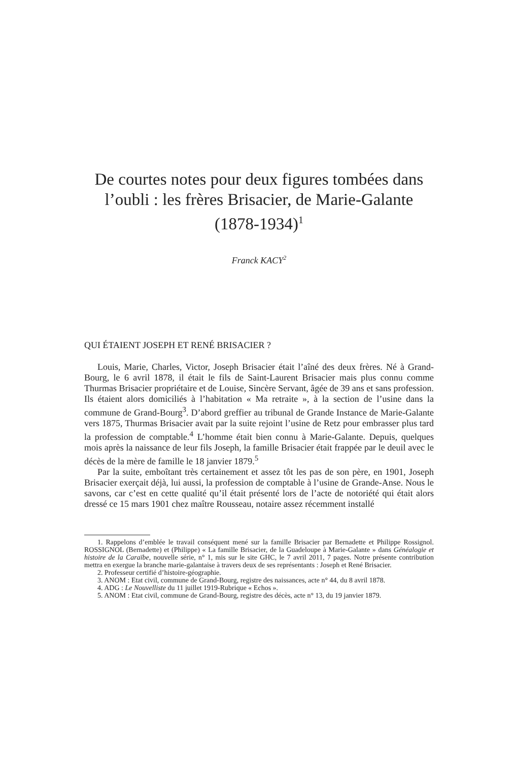De courtes notes pour deux figures tombées dans l’oubli : les frères Brisacier, de Marie-Galante (1878-1934)<sup>1</sup>
Franck KACY<sup>2</sup>
QUI ÉTAIENT JOSEPH ET RENÉ BRISACIER ?
Louis, Marie, Charles, Victor, Joseph Brisacier était l’aîné des deux frères. Né à Grand-Bourg, le 6 avril 1878, il était le fils de Saint-Laurent Brisacier mais plus connu comme Thurmas Brisacier propriétaire et de Louise, Sincère Servant, âgée de 39 ans et sans profession. Ils étaient alors domiciliés à l’habitation « Ma retraite », à la section de l’usine dans la commune de Grand-Bourg<sup>3</sup>. D’abord greffier au tribunal de Grande Instance de Marie-Galante vers 1875, Thurmas Brisacier avait par la suite rejoint l’usine de Retz pour embrasser plus tard la profession de comptable.<sup>4</sup> L’homme était bien connu à Marie-Galante. Depuis, quelques mois après la naissance de leur fils Joseph, la famille Brisacier était frappée par le deuil avec le décès de la mère de famille le 18 janvier 1879.<sup>5</sup>
Par la suite, emboîtant très certainement et assez tôt les pas de son père, en 1901, Joseph Brisacier exerçait déjà, lui aussi, la profession de comptable à l’usine de Grande-Anse. Nous le savons, car c’est en cette qualité qu’il était présenté lors de l’acte de notoriété qui était alors dressé ce 15 mars 1901 chez maître Rousseau, notaire assez récemment installé
1. Rappelons d’emblée le travail conséquent mené sur la famille Brisacier par Bernadette et Philippe Rossignol. ROSSIGNOL (Bernadette) et (Philippe) « La famille Brisacier, de la Guadeloupe à Marie-Galante » dans Généalogie et histoire de la Caraïbe, nouvelle série, n° 1, mis sur le site GHC, le 7 avril 2011, 7 pages. Notre présente contribution mettra en exergue la branche marie-galantaise à travers deux de ses représentants : Joseph et René Brisacier.
2. Professeur certifié d’histoire-géographie.
3. ANOM : Etat civil, commune de Grand-Bourg, registre des naissances, acte n° 44, du 8 avril 1878.
4. ADG : Le Nouvelliste du 11 juillet 1919-Rubrique « Echos ».
5. ANOM : Etat civil, commune de Grand-Bourg, registre des décès, acte n° 13, du 19 janvier 1879.